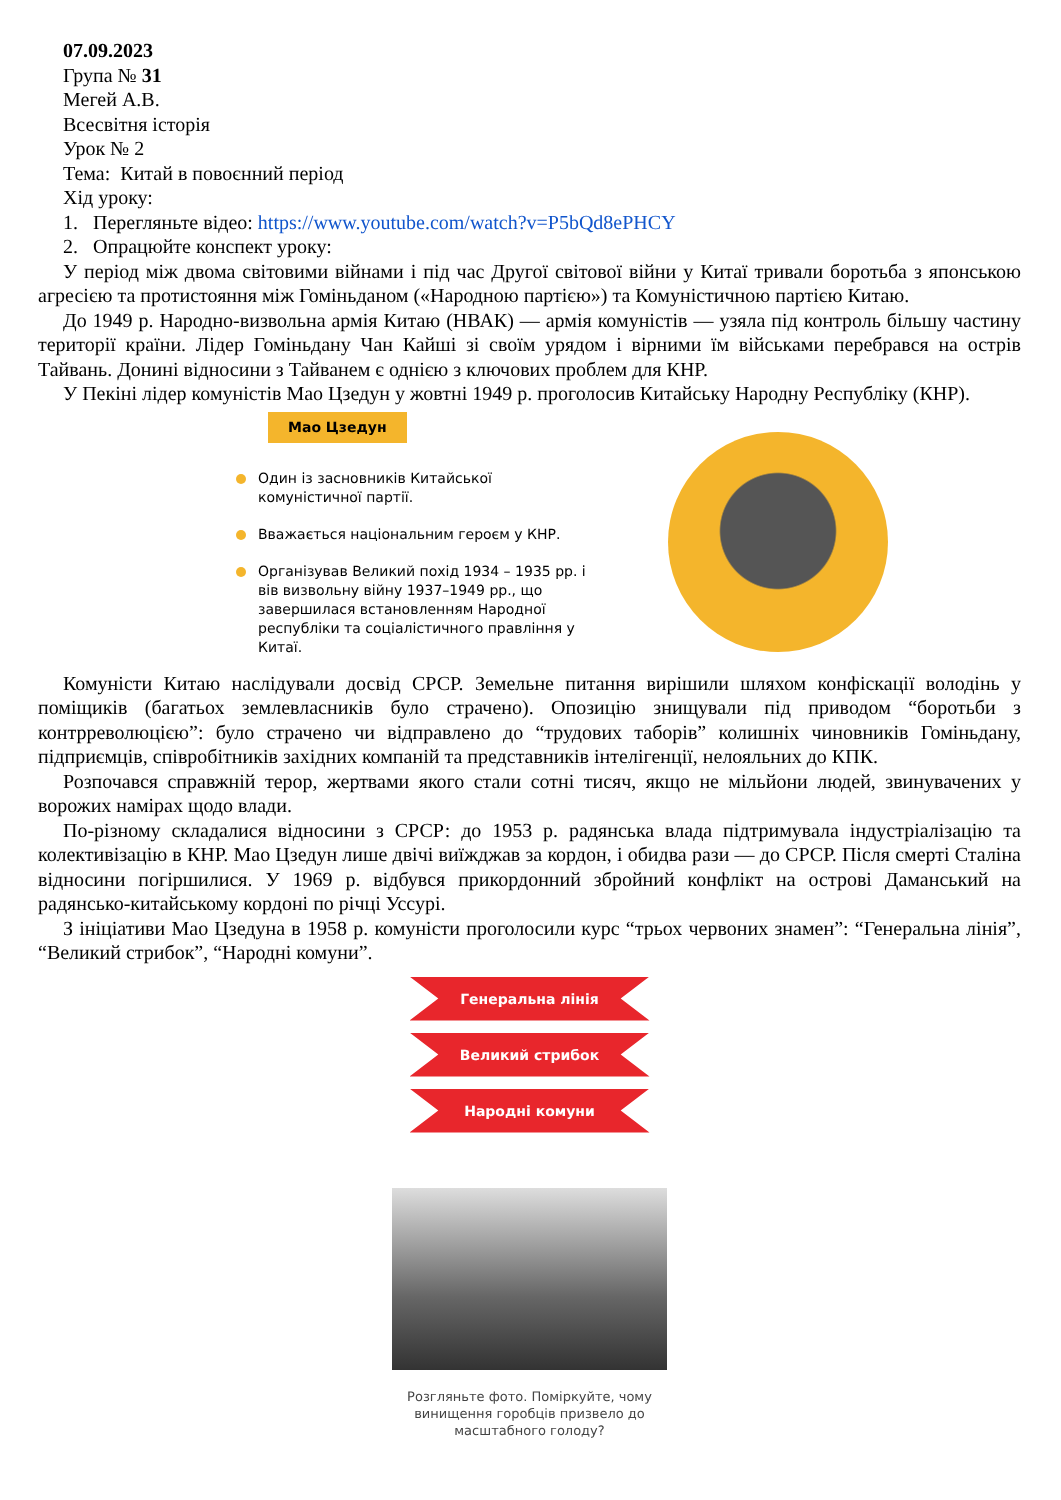07.09.2023
Група № 31
Мегей А.В.
Всесвітня історія
Урок № 2
Тема: Китай в повоєнний період
Хід уроку:
1. Перегляньте відео: https://www.youtube.com/watch?v=P5bQd8ePHCY
2. Опрацюйте конспект уроку:
У період між двома світовими війнами і під час Другої світової війни у Китаї тривали боротьба з японською агресією та протистояння між Гоміньданом («Народною партією») та Комуністичною партією Китаю.
До 1949 р. Народно-визвольна армія Китаю (НВАК) — армія комуністів — узяла під контроль більшу частину території країни. Лідер Гоміньдану Чан Кайші зі своїм урядом і вірними їм військами перебрався на острів Тайвань. Донині відносини з Тайванем є однією з ключових проблем для КНР.
У Пекіні лідер комуністів Мао Цзедун у жовтні 1949 р. проголосив Китайську Народну Республіку (КНР).
Мао Цзедун
Один із засновників Китайської комуністичної партії.
Вважається національним героєм у КНР.
Організував Великий похід 1934 – 1935 рр. і вів визвольну війну 1937–1949 рр., що завершилася встановленням Народної республіки та соціалістичного правління у Китаї.
Комуністи Китаю наслідували досвід СРСР. Земельне питання вирішили шляхом конфіскації володінь у поміщиків (багатьох землевласників було страчено). Опозицію знищували під приводом “боротьби з контрреволюцією”: було страчено чи відправлено до “трудових таборів” колишніх чиновників Гоміньдану, підприємців, співробітників західних компаній та представників інтелігенції, нелояльних до КПК.
Розпочався справжній терор, жертвами якого стали сотні тисяч, якщо не мільйони людей, звинувачених у ворожих намірах щодо влади.
По-різному складалися відносини з СРСР: до 1953 р. радянська влада підтримувала індустріалізацію та колективізацію в КНР. Мао Цзедун лише двічі виїжджав за кордон, і обидва рази — до СРСР. Після смерті Сталіна відносини погіршилися. У 1969 р. відбувся прикордонний збройний конфлікт на острові Даманський на радянсько-китайському кордоні по річці Уссурі.
З ініціативи Мао Цзедуна в 1958 р. комуністи проголосили курс “трьох червоних знамен”: “Генеральна лінія”, “Великий стрибок”, “Народні комуни”.
Генеральна лінія
Великий стрибок
Народні комуни
Розгляньте фото. Поміркуйте, чому винищення горобців призвело до масштабного голоду?